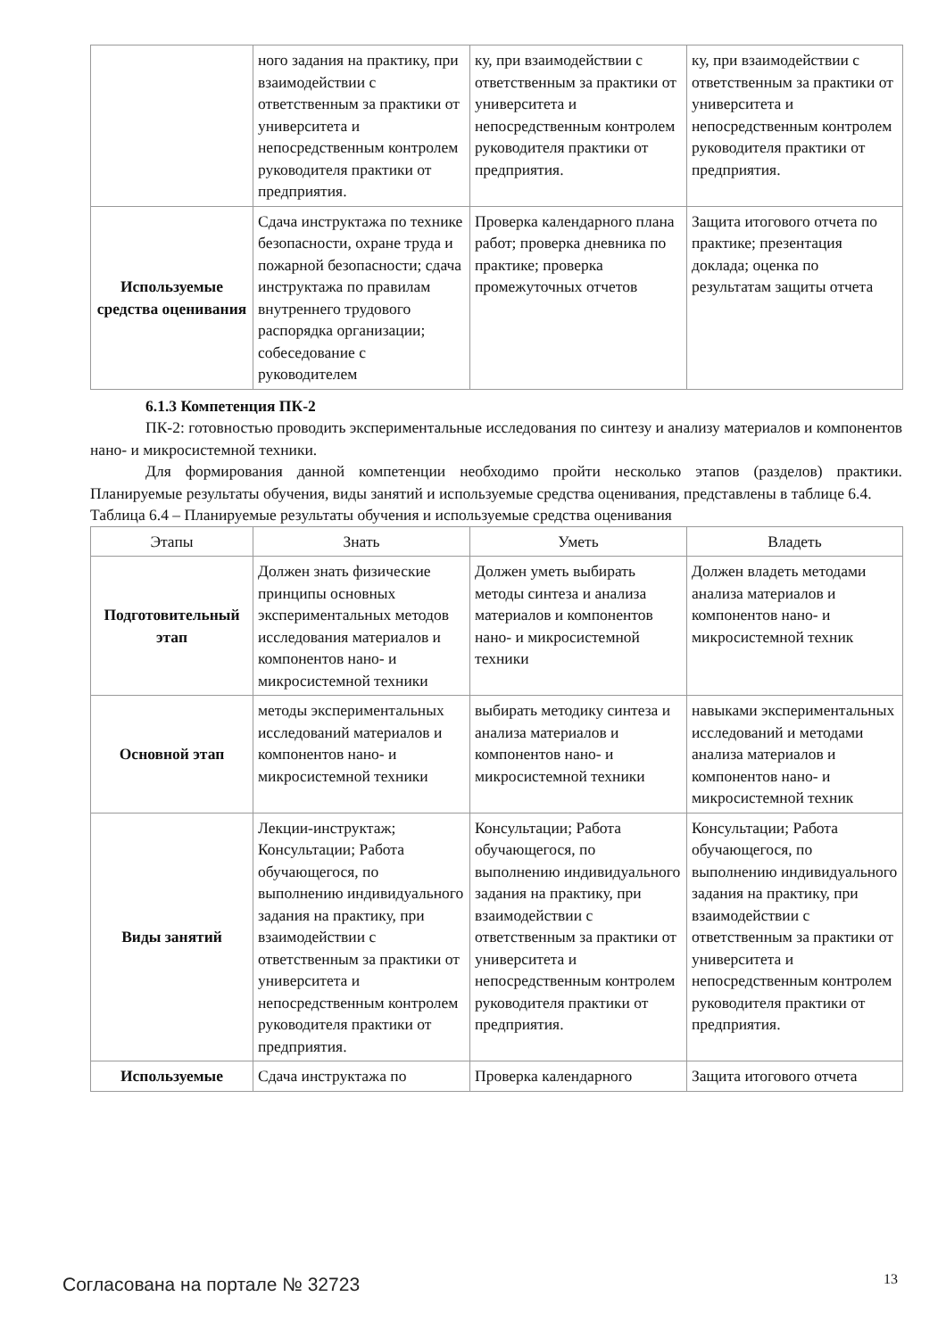| | ного задания на практику, при взаимодействии с ответственным за практики от университета и непосредственным контролем руководителя практики от предприятия. | ку, при взаимодействии с ответственным за практики от университета и непосредственным контролем руководителя практики от предприятия. | ку, при взаимодействии с ответственным за практики от университета и непосредственным контролем руководителя практики от предприятия. |
| Используемые средства оценивания | Сдача инструктажа по технике безопасности, охране труда и пожарной безопасности; сдача инструктажа по правилам внутреннего трудового распорядка организации; собеседование с руководителем | Проверка календарного плана работ; проверка дневника по практике; проверка промежуточных отчетов | Защита итогового отчета по практике; презентация доклада; оценка по результатам защиты отчета |
6.1.3 Компетенция ПК-2
ПК-2: готовностью проводить экспериментальные исследования по синтезу и анализу материалов и компонентов нано- и микросистемной техники.
Для формирования данной компетенции необходимо пройти несколько этапов (разделов) практики. Планируемые результаты обучения, виды занятий и используемые средства оценивания, представлены в таблице 6.4.
Таблица 6.4 – Планируемые результаты обучения и используемые средства оценивания
| Этапы | Знать | Уметь | Владеть |
| --- | --- | --- | --- |
| Подготовительный этап | Должен знать физические принципы основных экспериментальных методов исследования материалов и компонентов нано- и микросистемной техники | Должен уметь выбирать методы синтеза и анализа материалов и компонентов нано- и микросистемной техники | Должен владеть методами анализа материалов и компонентов нано- и микросистемной техник |
| Основной этап | методы экспериментальных исследований материалов и компонентов нано- и микросистемной техники | выбирать методику синтеза и анализа материалов и компонентов нано- и микросистемной техники | навыками экспериментальных исследований и методами анализа материалов и компонентов нано- и микросистемной техник |
| Виды занятий | Лекции-инструктаж; Консультации; Работа обучающегося, по выполнению индивидуального задания на практику, при взаимодействии с ответственным за практики от университета и непосредственным контролем руководителя практики от предприятия. | Консультации; Работа обучающегося, по выполнению индивидуального задания на практику, при взаимодействии с ответственным за практики от университета и непосредственным контролем руководителя практики от предприятия. | Консультации; Работа обучающегося, по выполнению индивидуального задания на практику, при взаимодействии с ответственным за практики от университета и непосредственным контролем руководителя практики от предприятия. |
| Используемые | Сдача инструктажа по | Проверка календарного | Защита итогового отчета |
Согласована на портале № 32723 13